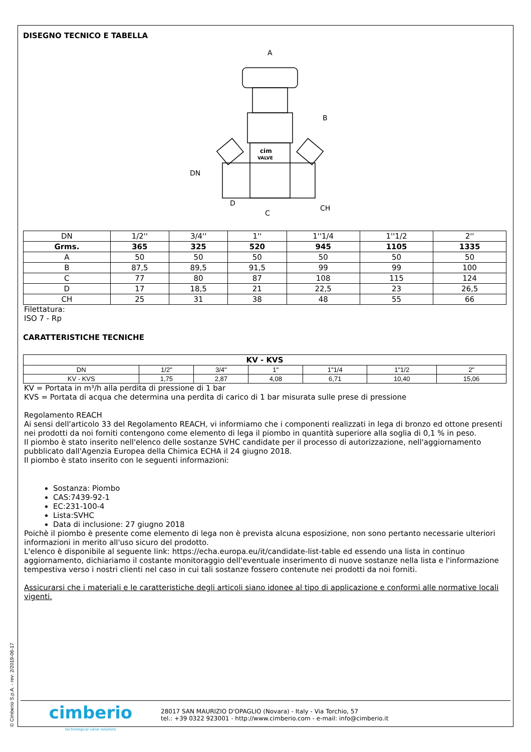DISEGNO TECNICO E TABELLA
A
B
DN
D
C
CH
cim
VALVE
| DN | 1/2'' | 3/4'' | 1'' | 1''1/4 | 1''1/2 | 2'' |
| Grms. | 365 | 325 | 520 | 945 | 1105 | 1335 |
| A | 50 | 50 | 50 | 50 | 50 | 50 |
| B | 87,5 | 89,5 | 91,5 | 99 | 99 | 100 |
| C | 77 | 80 | 87 | 108 | 115 | 124 |
| D | 17 | 18,5 | 21 | 22,5 | 23 | 26,5 |
| CH | 25 | 31 | 38 | 48 | 55 | 66 |
Filettatura:
ISO 7 - Rp
CARATTERISTICHE TECNICHE
| KV - KVS | | | | | | |
| --- | --- | --- | --- | --- | --- | --- |
| DN | 1/2" | 3/4" | 1" | 1"1/4 | 1"1/2 | 2" |
| KV - KVS | 1,75 | 2,87 | 4,08 | 6,71 | 10,40 | 15,06 |
KV = Portata in m³/h alla perdita di pressione di 1 bar
KVS = Portata di acqua che determina una perdita di carico di 1 bar misurata sulle prese di pressione
Regolamento REACH
Ai sensi dell'articolo 33 del Regolamento REACH, vi informiamo che i componenti realizzati in lega di bronzo ed ottone presenti nei prodotti da noi forniti contengono come elemento di lega il piombo in quantità superiore alla soglia di 0,1 % in peso.
Il piombo è stato inserito nell'elenco delle sostanze SVHC candidate per il processo di autorizzazione, nell'aggiornamento pubblicato dall'Agenzia Europea della Chimica ECHA il 24 giugno 2018.
Il piombo è stato inserito con le seguenti informazioni:
Sostanza: Piombo
CAS:7439-92-1
EC:231-100-4
Lista:SVHC
Data di inclusione: 27 giugno 2018
Poichè il piombo è presente come elemento di lega non è prevista alcuna esposizione, non sono pertanto necessarie ulteriori informazioni in merito all'uso sicuro del prodotto.
L'elenco è disponibile al seguente link: https://echa.europa.eu/it/candidate-list-table ed essendo una lista in continuo aggiornamento, dichiariamo il costante monitoraggio dell'eventuale inserimento di nuove sostanze nella lista e l'informazione tempestiva verso i nostri clienti nel caso in cui tali sostanze fossero contenute nei prodotti da noi forniti.
Assicurarsi che i materiali e le caratteristiche degli articoli siano idonee al tipo di applicazione e conformi alle normative locali vigenti.
cimberio
technological valve solutions
28017 SAN MAURIZIO D'OPAGLIO (Novara) - Italy - Via Torchio, 57
tel.: +39 0322 923001 - http://www.cimberio.com - e-mail: info@cimberio.it
© Cimberio S.p.A. - rev: 2/2019-06-17